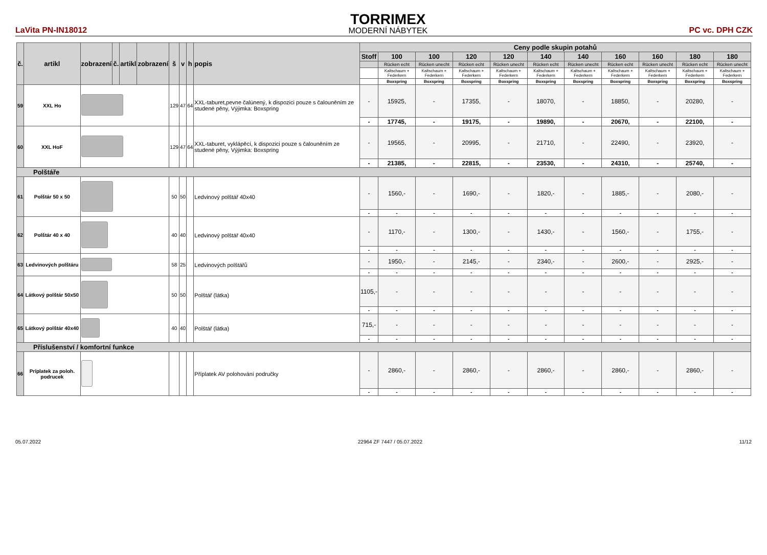LaVita PN-IN18012
TORRIMEX
MODERNÍ NÁBYTEK
PC vc. DPH CZK
| č. | artikl | zobrazení | č. | artikl | zobrazení | š | v | h | popis | Ceny podle skupin potahů | | | | | | | | | | |
| --- | --- | --- | --- | --- | --- | --- | --- | --- | --- | --- | --- | --- | --- | --- | --- | --- | --- | --- | --- | --- |
| | | | | | | | | | | Stoff | 100 | 100 | 120 | 120 | 140 | 140 | 160 | 160 | 180 | 180 |
| | | | | | | | | | | | Rücken echt | Rücken unecht | Rücken echt | Rücken unecht | Rücken echt | Rücken unecht | Rücken echt | Rücken unecht | Rücken echt | Rücken unecht |
| | | | | | | | | | | | Kaltschaum + Federkern | Kaltschaum + Federkern | Kaltschaum + Federkern | Kaltschaum + Federkern | Kaltschaum + Federkern | Kaltschaum + Federkern | Kaltschaum + Federkern | Kaltschaum + Federkern | Kaltschaum + Federkern | Kaltschaum + Federkern |
| | | | | | | | | | | | Boxspring | Boxspring | Boxspring | Boxspring | Boxspring | Boxspring | Boxspring | Boxspring | Boxspring | Boxspring |
| 59 | XXL Ho | | | | | 129 | 47 | 64 | XXL-taburet,pevne čalúnený, k dispozici pouze s čalouněním ze studené pěny, Výjimka: Boxspring | - | 15925, | - | 17355, | - | 18070, | - | 18850, | - | 20280, | - |
| | | | | | | | | | | - | 17745, | - | 19175, | - | 19890, | - | 20670, | - | 22100, | - |
| 60 | XXL HoF | | | | | 129 | 47 | 64 | XXL-taburet, vyklápěcí, k dispozici pouze s čalouněním ze studené pěny, Výjimka: Boxspring | - | 19565, | - | 20995, | - | 21710, | - | 22490, | - | 23920, | - |
| | | | | | | | | | | - | 21385, | - | 22815, | - | 23530, | - | 24310, | - | 25740, | - |
| Polštáře | | | | | | | | | | | | | | | | | | | | |
| 61 | Polštár 50 x 50 | | | | | 50 | 50 | | Ledvinový polštář 40x40 | - | 1560,- | - | 1690,- | - | 1820,- | - | 1885,- | - | 2080,- | - |
| | | | | | | | | | | - | - | - | - | - | - | - | - | - | - | - |
| 62 | Polštár 40 x 40 | | | | | 40 | 40 | | Ledvinový polštář 40x40 | - | 1170,- | - | 1300,- | - | 1430,- | - | 1560,- | - | 1755,- | - |
| | | | | | | | | | | - | - | - | - | - | - | - | - | - | - | - |
| 63 | Ledvinových polštáru | | | | | 58 | 25 | | Ledvinových polštářů | - | 1950,- | - | 2145,- | - | 2340,- | - | 2600,- | - | 2925,- | - |
| | | | | | | | | | | - | - | - | - | - | - | - | - | - | - | - |
| 64 | Látkový polštár 50x50 | | | | | 50 | 50 | | Polštář (látka) | 1105,- | - | - | - | - | - | - | - | - | - | - |
| | | | | | | | | | | - | - | - | - | - | - | - | - | - | - | - |
| 65 | Látkový polštár 40x40 | | | | | 40 | 40 | | Polštář (látka) | 715,- | - | - | - | - | - | - | - | - | - | - |
| | | | | | | | | | | - | - | - | - | - | - | - | - | - | - | - |
| Příslušenství / komfortní funkce | | | | | | | | | | | | | | | | | | | | |
| 66 | Príplatek za poloh. podrucek | | | | | | | | Příplatek AV polohování područky | - | 2860,- | - | 2860,- | - | 2860,- | - | 2860,- | - | 2860,- | - |
| | | | | | | | | | | - | - | - | - | - | - | - | - | - | - | - |
05.07.2022 22964 ZF 7447 / 05.07.2022 11/12